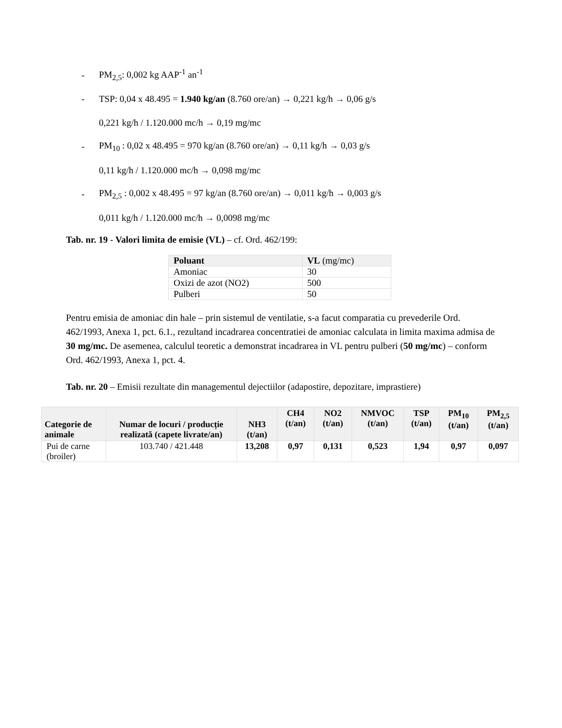- PM<sub>2,5</sub>: 0,002 kg AAP<sup>-1</sup> an<sup>-1</sup>
- TSP: 0,04 x 48.495 = 1.940 kg/an (8.760 ore/an) → 0,221 kg/h → 0,06 g/s
0,221 kg/h / 1.120.000 mc/h → 0,19 mg/mc
- PM<sub>10</sub> : 0,02 x 48.495 = 970 kg/an (8.760 ore/an) → 0,11 kg/h → 0,03 g/s
0,11 kg/h / 1.120.000 mc/h → 0,098 mg/mc
- PM<sub>2,5</sub> : 0,002 x 48.495 = 97 kg/an (8.760 ore/an) → 0,011 kg/h → 0,003 g/s
0,011 kg/h / 1.120.000 mc/h → 0,0098 mg/mc
Tab. nr. 19 - Valori limita de emisie (VL) – cf. Ord. 462/199:
| Poluant | VL (mg/mc) |
| Amoniac | 30 |
| Oxizi de azot (NO2) | 500 |
| Pulberi | 50 |
Pentru emisia de amoniac din hale – prin sistemul de ventilatie, s-a facut comparatia cu prevederile Ord. 462/1993, Anexa 1, pct. 6.1., rezultand incadrarea concentratiei de amoniac calculata in limita maxima admisa de 30 mg/mc. De asemenea, calculul teoretic a demonstrat incadrarea in VL pentru pulberi (50 mg/mc) – conform Ord. 462/1993, Anexa 1, pct. 4.
Tab. nr. 20 – Emisii rezultate din managementul dejectiilor (adapostire, depozitare, imprastiere)
| Categorie de animale | Numar de locuri / producție realizată (capete livrate/an) | NH3 (t/an) | CH4 (t/an) | NO2 (t/an) | NMVOC (t/an) | TSP (t/an) | PM<sub>10</sub> (t/an) | PM<sub>2,5</sub> (t/an) |
| --- | --- | --- | --- | --- | --- | --- | --- | --- |
| Pui de carne (broiler) | 103.740 / 421.448 | 13,208 | 0,97 | 0,131 | 0,523 | 1,94 | 0,97 | 0,097 |